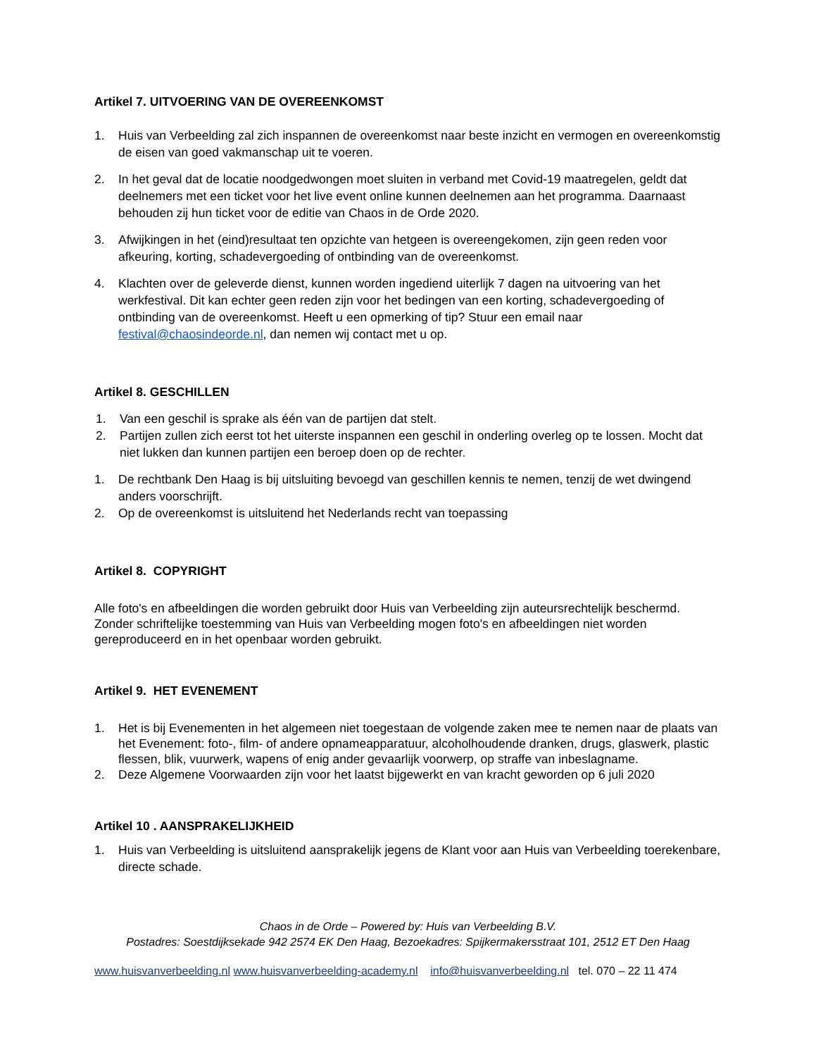Artikel 7. UITVOERING VAN DE OVEREENKOMST
1. Huis van Verbeelding zal zich inspannen de overeenkomst naar beste inzicht en vermogen en overeenkomstig de eisen van goed vakmanschap uit te voeren.
2. In het geval dat de locatie noodgedwongen moet sluiten in verband met Covid-19 maatregelen, geldt dat deelnemers met een ticket voor het live event online kunnen deelnemen aan het programma. Daarnaast behouden zij hun ticket voor de editie van Chaos in de Orde 2020.
3. Afwijkingen in het (eind)resultaat ten opzichte van hetgeen is overeengekomen, zijn geen reden voor afkeuring, korting, schadevergoeding of ontbinding van de overeenkomst.
4. Klachten over de geleverde dienst, kunnen worden ingediend uiterlijk 7 dagen na uitvoering van het werkfestival. Dit kan echter geen reden zijn voor het bedingen van een korting, schadevergoeding of ontbinding van de overeenkomst. Heeft u een opmerking of tip? Stuur een email naar festival@chaosindeorde.nl, dan nemen wij contact met u op.
Artikel 8. GESCHILLEN
1. Van een geschil is sprake als één van de partijen dat stelt.
2. Partijen zullen zich eerst tot het uiterste inspannen een geschil in onderling overleg op te lossen. Mocht dat niet lukken dan kunnen partijen een beroep doen op de rechter.
1. De rechtbank Den Haag is bij uitsluiting bevoegd van geschillen kennis te nemen, tenzij de wet dwingend anders voorschrijft.
2. Op de overeenkomst is uitsluitend het Nederlands recht van toepassing
Artikel 8. COPYRIGHT
Alle foto's en afbeeldingen die worden gebruikt door Huis van Verbeelding zijn auteursrechtelijk beschermd. Zonder schriftelijke toestemming van Huis van Verbeelding mogen foto's en afbeeldingen niet worden gereproduceerd en in het openbaar worden gebruikt.
Artikel 9. HET EVENEMENT
1. Het is bij Evenementen in het algemeen niet toegestaan de volgende zaken mee te nemen naar de plaats van het Evenement: foto-, film- of andere opnameapparatuur, alcoholhoudende dranken, drugs, glaswerk, plastic flessen, blik, vuurwerk, wapens of enig ander gevaarlijk voorwerp, op straffe van inbeslagname.
2. Deze Algemene Voorwaarden zijn voor het laatst bijgewerkt en van kracht geworden op 6 juli 2020
Artikel 10 . AANSPRAKELIJKHEID
1. Huis van Verbeelding is uitsluitend aansprakelijk jegens de Klant voor aan Huis van Verbeelding toerekenbare, directe schade.
Chaos in de Orde – Powered by: Huis van Verbeelding B.V.
Postadres: Soestdijksekade 942 2574 EK Den Haag, Bezoekadres: Spijkermakersstraat 101, 2512 ET Den Haag
www.huisvanverbeelding.nl www.huisvanverbeelding-academy.nl info@huisvanverbeelding.nl tel. 070 – 22 11 474